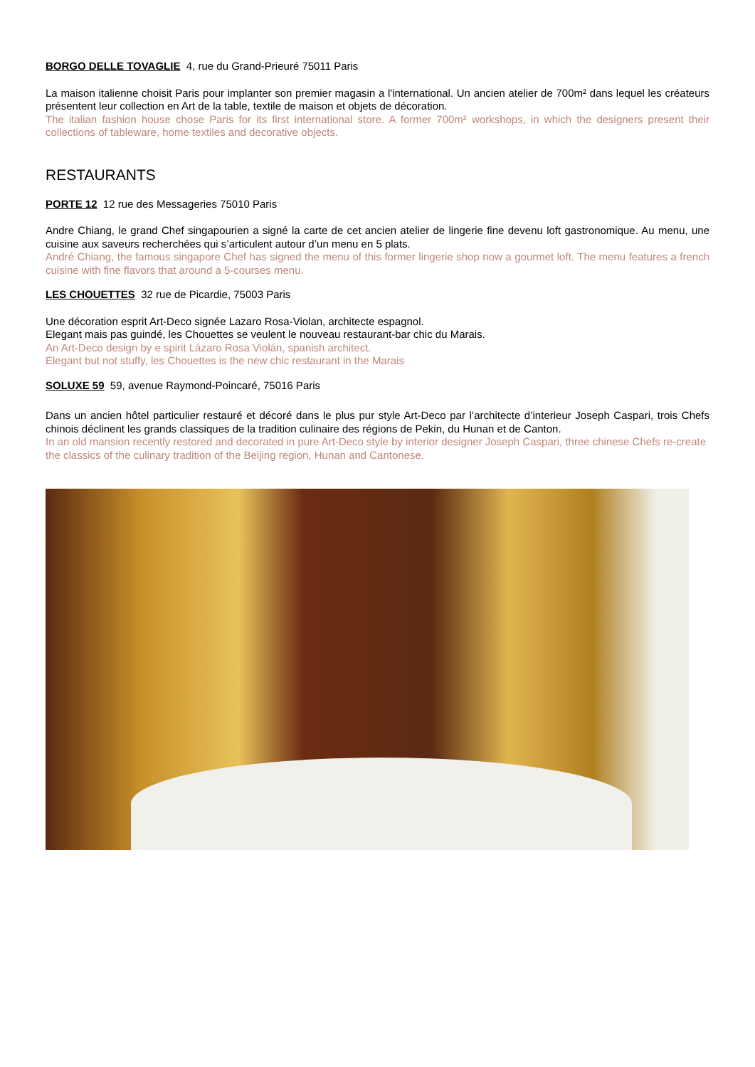BORGO DELLE TOVAGLIE 4, rue du Grand-Prieuré 75011 Paris
La maison italienne choisit Paris pour implanter son premier magasin a l'international. Un ancien atelier de 700m² dans lequel les créateurs présentent leur collection en Art de la table, textile de maison et objets de décoration.
The italian fashion house chose Paris for its first international store. A former 700m² workshops, in which the designers present their collections of tableware, home textiles and decorative objects.
RESTAURANTS
PORTE 12 12 rue des Messageries 75010 Paris
Andre Chiang, le grand Chef singapourien a signé la carte de cet ancien atelier de lingerie fine devenu loft gastronomique. Au menu, une cuisine aux saveurs recherchées qui s’articulent autour d’un menu en 5 plats.
André Chiang, the famous singapore Chef has signed the menu of this former lingerie shop now a gourmet loft. The menu features a french cuisine with fine flavors that around a 5-courses menu.
LES CHOUETTES 32 rue de Picardie, 75003 Paris
Une décoration esprit Art-Deco signée Lazaro Rosa-Violan, architecte espagnol.
Elegant mais pas guindé, les Chouettes se veulent le nouveau restaurant-bar chic du Marais.
An Art-Deco design by e spirit Lázaro Rosa Violán, spanish architect.
Elegant but not stuffy, les Chouettes is the new chic restaurant in the Marais
SOLUXE 59 59, avenue Raymond-Poincaré, 75016 Paris
Dans un ancien hôtel particulier restauré et décoré dans le plus pur style Art-Deco par l’architecte d’interieur Joseph Caspari, trois Chefs chinois déclinent les grands classiques de la tradition culinaire des régions de Pekin, du Hunan et de Canton.
In an old mansion recently restored and decorated in pure Art-Deco style by interior designer Joseph Caspari, three chinese Chefs re-create the classics of the culinary tradition of the Beijing region, Hunan and Cantonese.